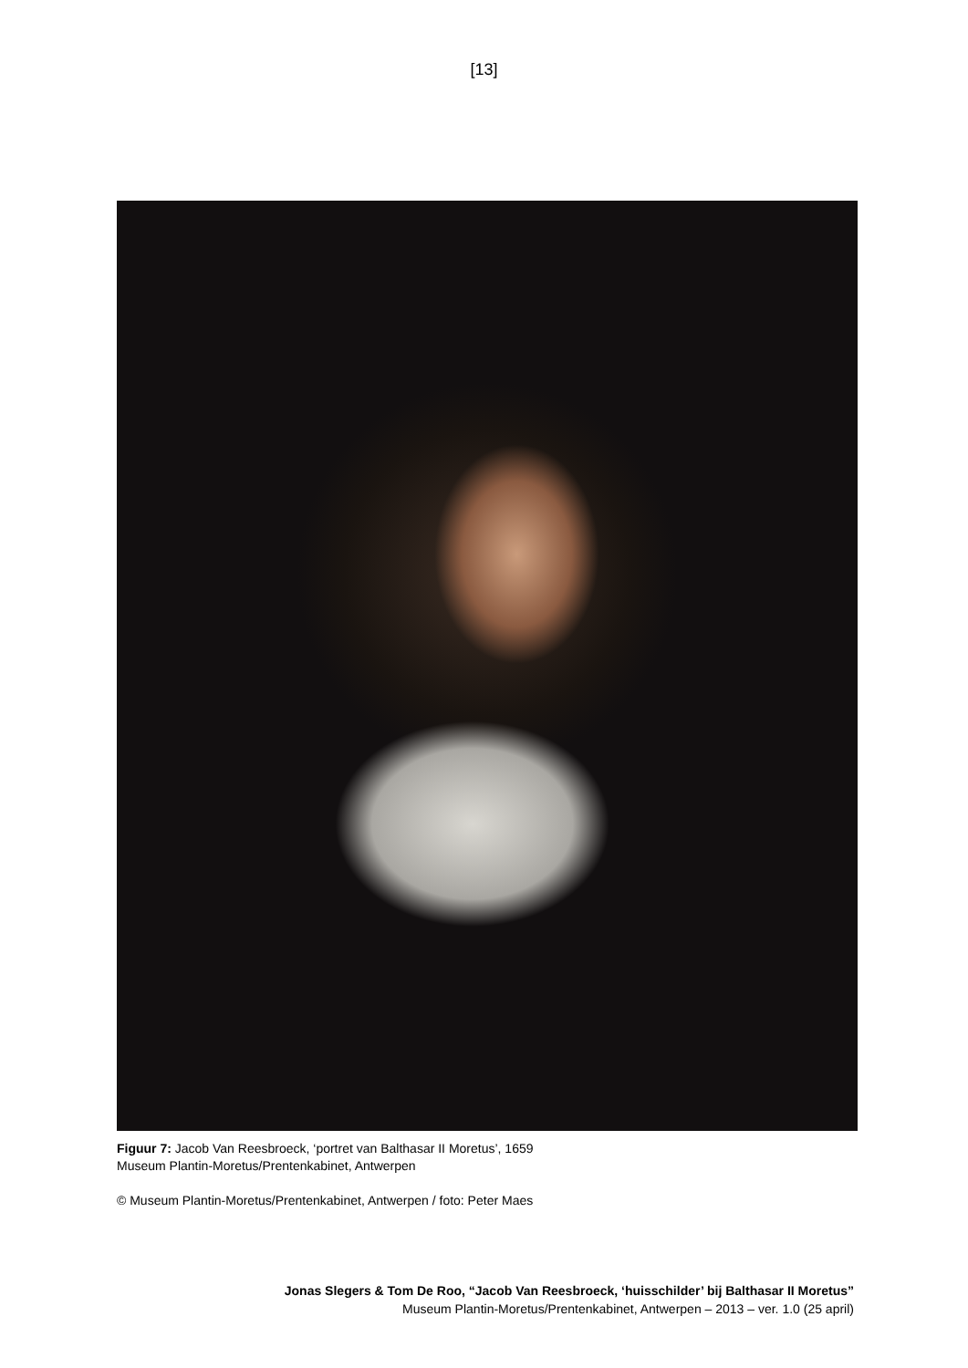[13]
Figuur 7: Jacob Van Reesbroeck, ‘portret van Balthasar II Moretus’, 1659
Museum Plantin-Moretus/Prentenkabinet, Antwerpen
© Museum Plantin-Moretus/Prentenkabinet, Antwerpen / foto: Peter Maes
Jonas Slegers & Tom De Roo, “Jacob Van Reesbroeck, ‘huisschilder’ bij Balthasar II Moretus”
Museum Plantin-Moretus/Prentenkabinet, Antwerpen – 2013 – ver. 1.0 (25 april)